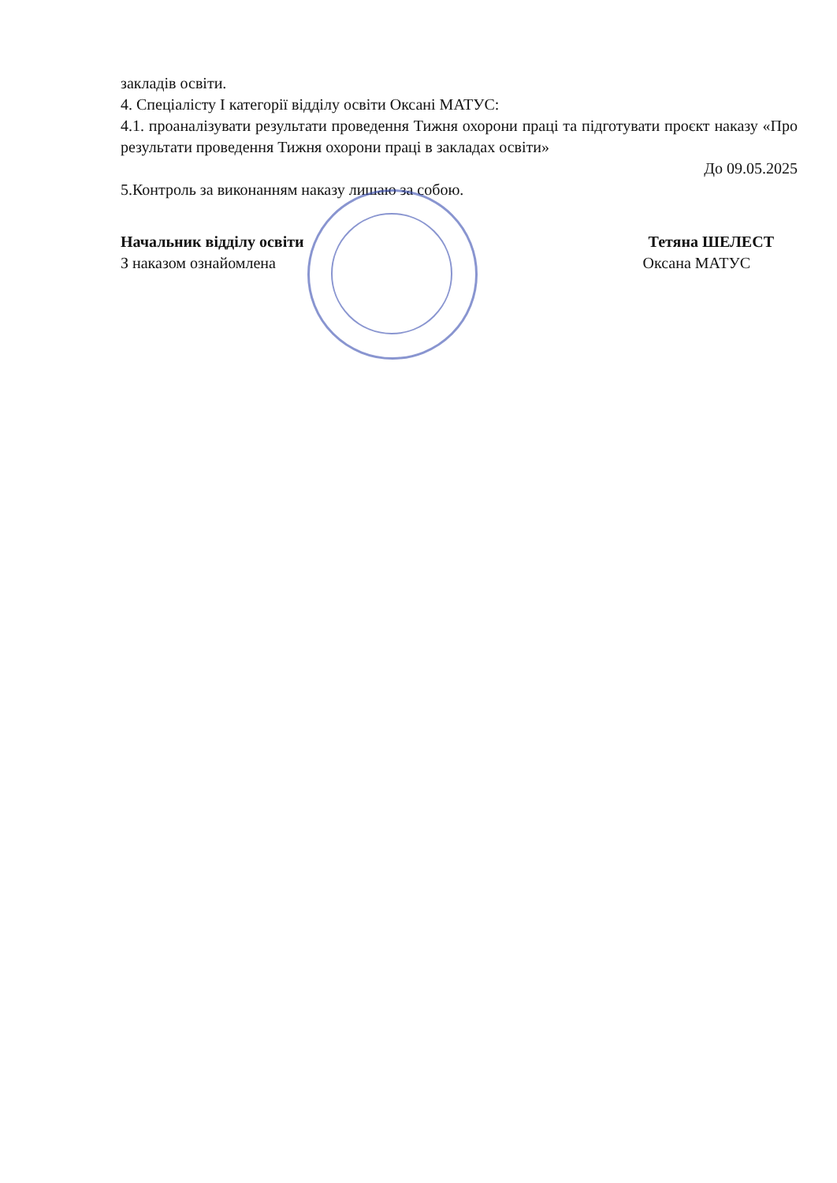закладів освіти.
4. Спеціалісту І категорії відділу освіти Оксані МАТУС:
4.1. проаналізувати результати проведення Тижня охорони праці та підготувати проєкт наказу «Про результати проведення Тижня охорони праці в закладах освіти»
До 09.05.2025
5.Контроль за виконанням наказу лишаю за собою.
Начальник відділу освіти Тетяна ШЕЛЕСТ
З наказом ознайомлена Оксана МАТУС